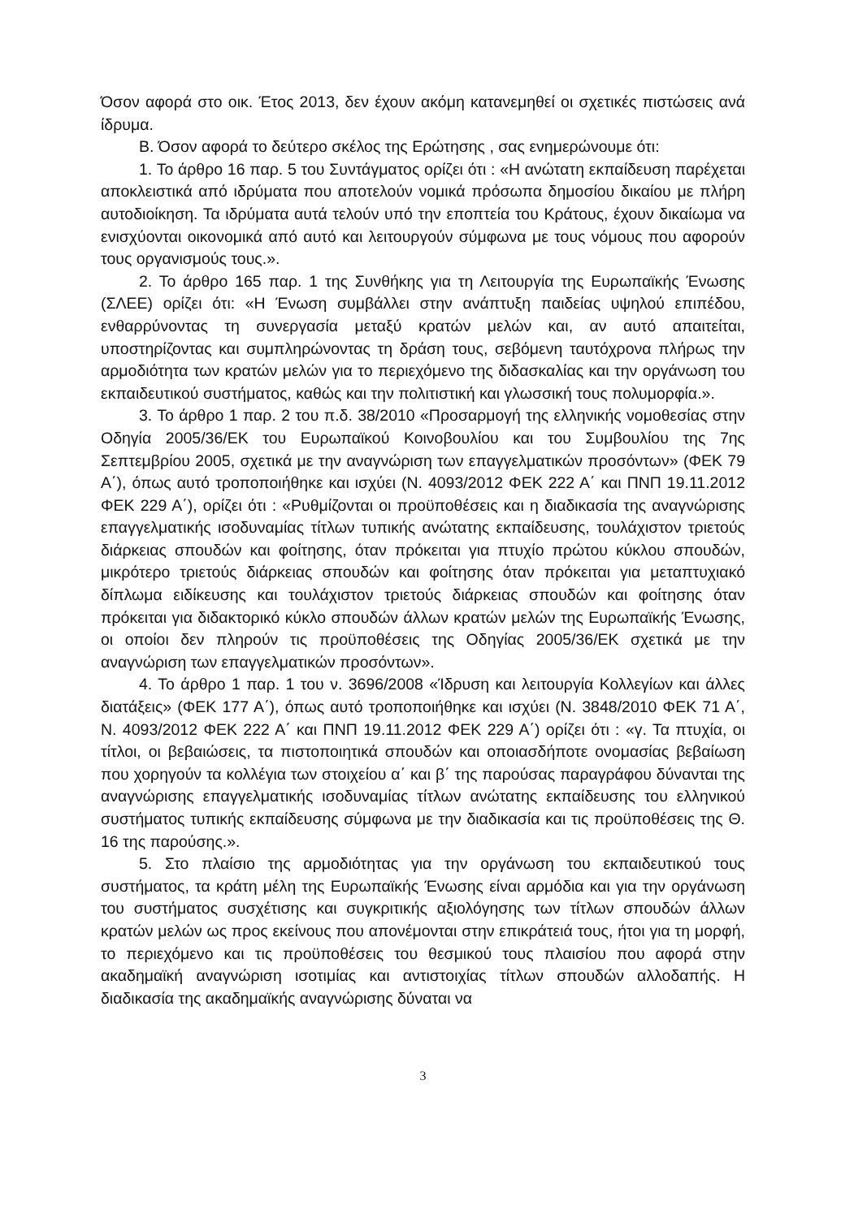Όσον αφορά στο οικ. Έτος 2013, δεν έχουν ακόμη κατανεμηθεί οι σχετικές πιστώσεις ανά ίδρυμα.
Β. Όσον αφορά το δεύτερο σκέλος της Ερώτησης , σας ενημερώνουμε ότι:
1. Το άρθρο 16 παρ. 5 του Συντάγματος ορίζει ότι : «Η ανώτατη εκπαίδευση παρέχεται αποκλειστικά από ιδρύματα που αποτελούν νομικά πρόσωπα δημοσίου δικαίου με πλήρη αυτοδιοίκηση. Τα ιδρύματα αυτά τελούν υπό την εποπτεία του Κράτους, έχουν δικαίωμα να ενισχύονται οικονομικά από αυτό και λειτουργούν σύμφωνα με τους νόμους που αφορούν τους οργανισμούς τους.».
2. Το άρθρο 165 παρ. 1 της Συνθήκης για τη Λειτουργία της Ευρωπαϊκής Ένωσης (ΣΛΕΕ) ορίζει ότι: «Η Ένωση συμβάλλει στην ανάπτυξη παιδείας υψηλού επιπέδου, ενθαρρύνοντας τη συνεργασία μεταξύ κρατών μελών και, αν αυτό απαιτείται, υποστηρίζοντας και συμπληρώνοντας τη δράση τους, σεβόμενη ταυτόχρονα πλήρως την αρμοδιότητα των κρατών μελών για το περιεχόμενο της διδασκαλίας και την οργάνωση του εκπαιδευτικού συστήματος, καθώς και την πολιτιστική και γλωσσική τους πολυμορφία.».
3. Το άρθρο 1 παρ. 2 του π.δ. 38/2010 «Προσαρμογή της ελληνικής νομοθεσίας στην Οδηγία 2005/36/ΕΚ του Ευρωπαϊκού Κοινοβουλίου και του Συμβουλίου της 7ης Σεπτεμβρίου 2005, σχετικά με την αναγνώριση των επαγγελματικών προσόντων» (ΦΕΚ 79 Α΄), όπως αυτό τροποποιήθηκε και ισχύει (Ν. 4093/2012 ΦΕΚ 222 Α΄ και ΠΝΠ 19.11.2012 ΦΕΚ 229 Α΄), ορίζει ότι : «Ρυθμίζονται οι προϋποθέσεις και η διαδικασία της αναγνώρισης επαγγελματικής ισοδυναμίας τίτλων τυπικής ανώτατης εκπαίδευσης, τουλάχιστον τριετούς διάρκειας σπουδών και φοίτησης, όταν πρόκειται για πτυχίο πρώτου κύκλου σπουδών, μικρότερο τριετούς διάρκειας σπουδών και φοίτησης όταν πρόκειται για μεταπτυχιακό δίπλωμα ειδίκευσης και τουλάχιστον τριετούς διάρκειας σπουδών και φοίτησης όταν πρόκειται για διδακτορικό κύκλο σπουδών άλλων κρατών μελών της Ευρωπαϊκής Ένωσης, οι οποίοι δεν πληρούν τις προϋποθέσεις της Οδηγίας 2005/36/ΕΚ σχετικά με την αναγνώριση των επαγγελματικών προσόντων».
4. Το άρθρο 1 παρ. 1 του ν. 3696/2008 «Ίδρυση και λειτουργία Κολλεγίων και άλλες διατάξεις» (ΦΕΚ 177 Α΄), όπως αυτό τροποποιήθηκε και ισχύει (Ν. 3848/2010 ΦΕΚ 71 Α΄, Ν. 4093/2012 ΦΕΚ 222 Α΄ και ΠΝΠ 19.11.2012 ΦΕΚ 229 Α΄) ορίζει ότι : «γ. Τα πτυχία, οι τίτλοι, οι βεβαιώσεις, τα πιστοποιητικά σπουδών και οποιασδήποτε ονομασίας βεβαίωση που χορηγούν τα κολλέγια των στοιχείου α΄ και β΄ της παρούσας παραγράφου δύνανται της αναγνώρισης επαγγελματικής ισοδυναμίας τίτλων ανώτατης εκπαίδευσης του ελληνικού συστήματος τυπικής εκπαίδευσης σύμφωνα με την διαδικασία και τις προϋποθέσεις της Θ. 16 της παρούσης.».
5. Στο πλαίσιο της αρμοδιότητας για την οργάνωση του εκπαιδευτικού τους συστήματος, τα κράτη μέλη της Ευρωπαϊκής Ένωσης είναι αρμόδια και για την οργάνωση του συστήματος συσχέτισης και συγκριτικής αξιολόγησης των τίτλων σπουδών άλλων κρατών μελών ως προς εκείνους που απονέμονται στην επικράτειά τους, ήτοι για τη μορφή, το περιεχόμενο και τις προϋποθέσεις του θεσμικού τους πλαισίου που αφορά στην ακαδημαϊκή αναγνώριση ισοτιμίας και αντιστοιχίας τίτλων σπουδών αλλοδαπής. Η διαδικασία της ακαδημαϊκής αναγνώρισης δύναται να
3